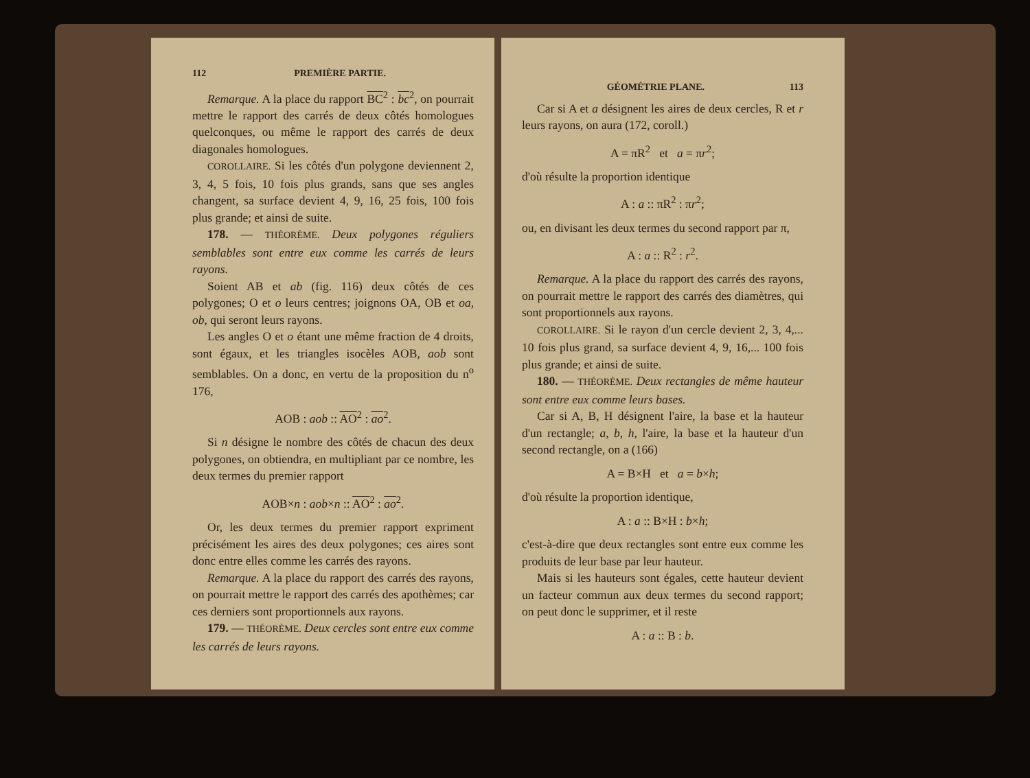112 PREMIÈRE PARTIE.
Remarque. A la place du rapport BC<sup>2</sup> : bc<sup>2</sup>, on pourrait mettre le rapport des carrés de deux côtés homologues quelconques, ou même le rapport des carrés de deux diagonales homologues.
COROLLAIRE. Si les côtés d'un polygone deviennent 2, 3, 4, 5 fois, 10 fois plus grands, sans que ses angles changent, sa surface devient 4, 9, 16, 25 fois, 100 fois plus grande; et ainsi de suite.
178. — THÉORÈME. Deux polygones réguliers semblables sont entre eux comme les carrés de leurs rayons.
Soient AB et ab (fig. 116) deux côtés de ces polygones; O et o leurs centres; joignons OA, OB et oa, ob, qui seront leurs rayons.
Les angles O et o étant une même fraction de 4 droits, sont égaux, et les triangles isocèles AOB, aob sont semblables. On a donc, en vertu de la proposition du n<sup>o</sup> 176,
AOB : aob :: AO<sup>2</sup> : ao<sup>2</sup>.
Si n désigne le nombre des côtés de chacun des deux polygones, on obtiendra, en multipliant par ce nombre, les deux termes du premier rapport
AOB×n : aob×n :: AO<sup>2</sup> : ao<sup>2</sup>.
Or, les deux termes du premier rapport expriment précisément les aires des deux polygones; ces aires sont donc entre elles comme les carrés des rayons.
Remarque. A la place du rapport des carrés des rayons, on pourrait mettre le rapport des carrés des apothèmes; car ces derniers sont proportionnels aux rayons.
179. — THÉORÈME. Deux cercles sont entre eux comme les carrés de leurs rayons.
GÉOMÉTRIE PLANE. 113
Car si A et a désignent les aires de deux cercles, R et r leurs rayons, on aura (172, coroll.)
A = πR<sup>2</sup> et a = πr<sup>2</sup>;
d'où résulte la proportion identique
A : a :: πR<sup>2</sup> : πr<sup>2</sup>;
ou, en divisant les deux termes du second rapport par π,
A : a :: R<sup>2</sup> : r<sup>2</sup>.
Remarque. A la place du rapport des carrés des rayons, on pourrait mettre le rapport des carrés des diamètres, qui sont proportionnels aux rayons.
COROLLAIRE. Si le rayon d'un cercle devient 2, 3, 4,... 10 fois plus grand, sa surface devient 4, 9, 16,... 100 fois plus grande; et ainsi de suite.
180. — THÉORÈME. Deux rectangles de même hauteur sont entre eux comme leurs bases.
Car si A, B, H désignent l'aire, la base et la hauteur d'un rectangle; a, b, h, l'aire, la base et la hauteur d'un second rectangle, on a (166)
A = B×H et a = b×h;
d'où résulte la proportion identique,
A : a :: B×H : b×h;
c'est-à-dire que deux rectangles sont entre eux comme les produits de leur base par leur hauteur.
Mais si les hauteurs sont égales, cette hauteur devient un facteur commun aux deux termes du second rapport; on peut donc le supprimer, et il reste
A : a :: B : b.